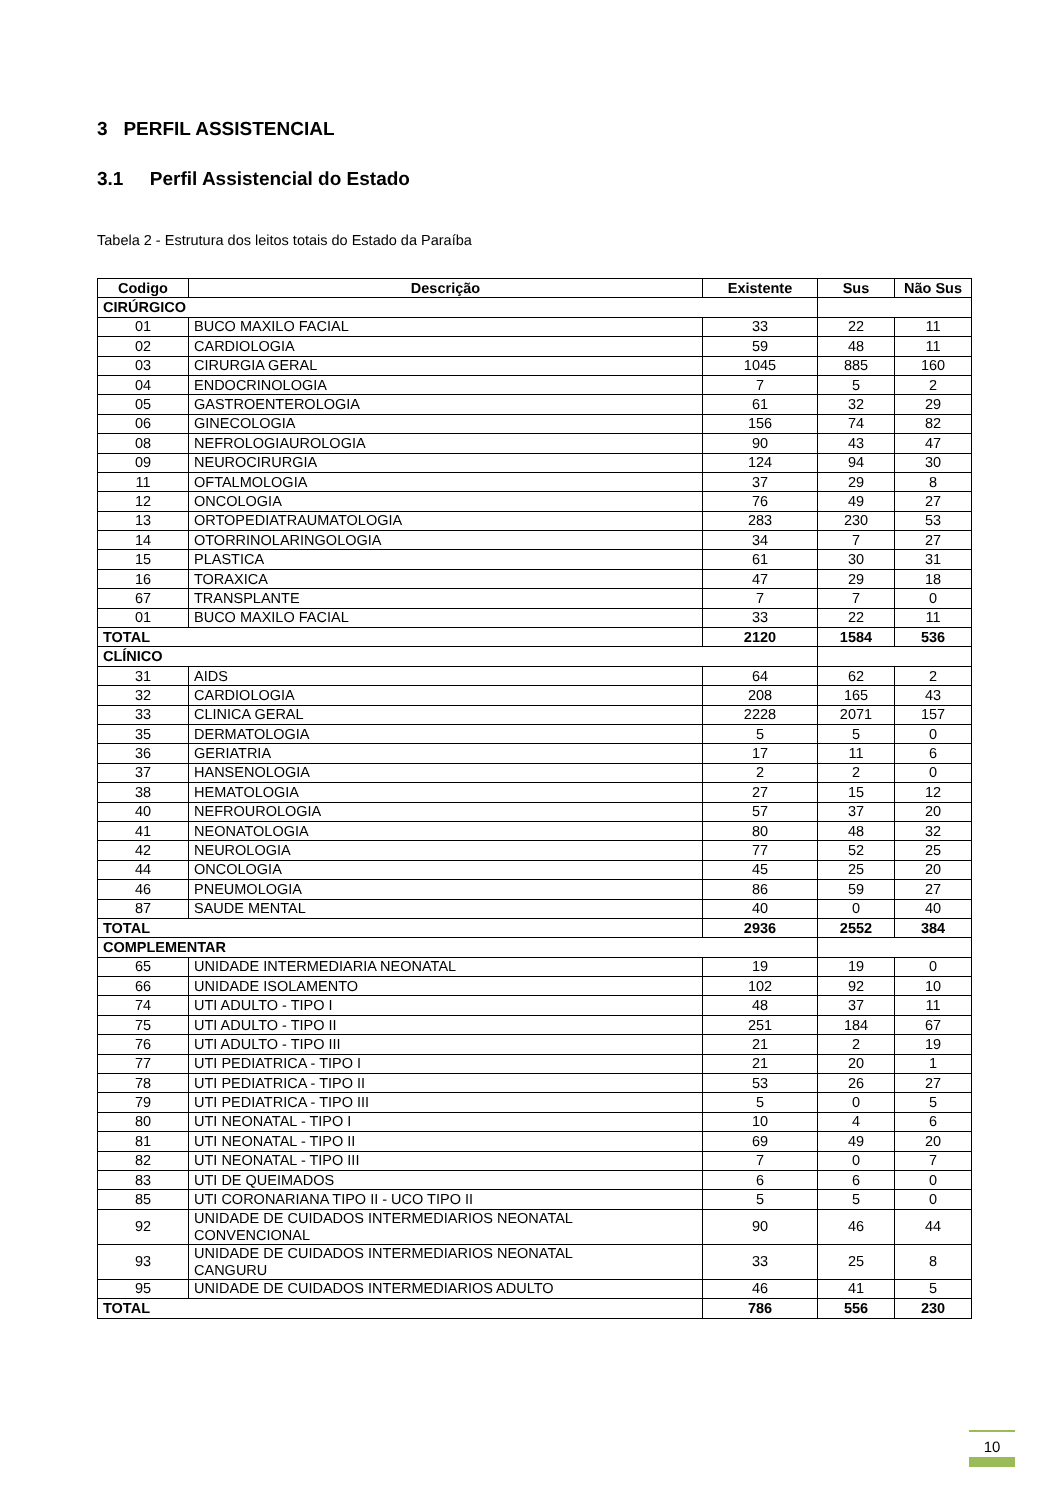3 PERFIL ASSISTENCIAL
3.1 Perfil Assistencial do Estado
Tabela 2 - Estrutura dos leitos totais do Estado da Paraíba
| Codigo | Descrição | Existente | Sus | Não Sus |
| --- | --- | --- | --- | --- |
| CIRÚRGICO | | | | |
| 01 | BUCO MAXILO FACIAL | 33 | 22 | 11 |
| 02 | CARDIOLOGIA | 59 | 48 | 11 |
| 03 | CIRURGIA GERAL | 1045 | 885 | 160 |
| 04 | ENDOCRINOLOGIA | 7 | 5 | 2 |
| 05 | GASTROENTEROLOGIA | 61 | 32 | 29 |
| 06 | GINECOLOGIA | 156 | 74 | 82 |
| 08 | NEFROLOGIAUROLOGIA | 90 | 43 | 47 |
| 09 | NEUROCIRURGIA | 124 | 94 | 30 |
| 11 | OFTALMOLOGIA | 37 | 29 | 8 |
| 12 | ONCOLOGIA | 76 | 49 | 27 |
| 13 | ORTOPEDIATRAUMATOLOGIA | 283 | 230 | 53 |
| 14 | OTORRINOLARINGOLOGIA | 34 | 7 | 27 |
| 15 | PLASTICA | 61 | 30 | 31 |
| 16 | TORAXICA | 47 | 29 | 18 |
| 67 | TRANSPLANTE | 7 | 7 | 0 |
| 01 | BUCO MAXILO FACIAL | 33 | 22 | 11 |
| TOTAL | | 2120 | 1584 | 536 |
| CLÍNICO | | | | |
| 31 | AIDS | 64 | 62 | 2 |
| 32 | CARDIOLOGIA | 208 | 165 | 43 |
| 33 | CLINICA GERAL | 2228 | 2071 | 157 |
| 35 | DERMATOLOGIA | 5 | 5 | 0 |
| 36 | GERIATRIA | 17 | 11 | 6 |
| 37 | HANSENOLOGIA | 2 | 2 | 0 |
| 38 | HEMATOLOGIA | 27 | 15 | 12 |
| 40 | NEFROUROLOGIA | 57 | 37 | 20 |
| 41 | NEONATOLOGIA | 80 | 48 | 32 |
| 42 | NEUROLOGIA | 77 | 52 | 25 |
| 44 | ONCOLOGIA | 45 | 25 | 20 |
| 46 | PNEUMOLOGIA | 86 | 59 | 27 |
| 87 | SAUDE MENTAL | 40 | 0 | 40 |
| TOTAL | | 2936 | 2552 | 384 |
| COMPLEMENTAR | | | | |
| 65 | UNIDADE INTERMEDIARIA NEONATAL | 19 | 19 | 0 |
| 66 | UNIDADE ISOLAMENTO | 102 | 92 | 10 |
| 74 | UTI ADULTO - TIPO I | 48 | 37 | 11 |
| 75 | UTI ADULTO - TIPO II | 251 | 184 | 67 |
| 76 | UTI ADULTO - TIPO III | 21 | 2 | 19 |
| 77 | UTI PEDIATRICA - TIPO I | 21 | 20 | 1 |
| 78 | UTI PEDIATRICA - TIPO II | 53 | 26 | 27 |
| 79 | UTI PEDIATRICA - TIPO III | 5 | 0 | 5 |
| 80 | UTI NEONATAL - TIPO I | 10 | 4 | 6 |
| 81 | UTI NEONATAL - TIPO II | 69 | 49 | 20 |
| 82 | UTI NEONATAL - TIPO III | 7 | 0 | 7 |
| 83 | UTI DE QUEIMADOS | 6 | 6 | 0 |
| 85 | UTI CORONARIANA TIPO II - UCO TIPO II | 5 | 5 | 0 |
| 92 | UNIDADE DE CUIDADOS INTERMEDIARIOS NEONATAL CONVENCIONAL | 90 | 46 | 44 |
| 93 | UNIDADE DE CUIDADOS INTERMEDIARIOS NEONATAL CANGURU | 33 | 25 | 8 |
| 95 | UNIDADE DE CUIDADOS INTERMEDIARIOS ADULTO | 46 | 41 | 5 |
| TOTAL | | 786 | 556 | 230 |
10